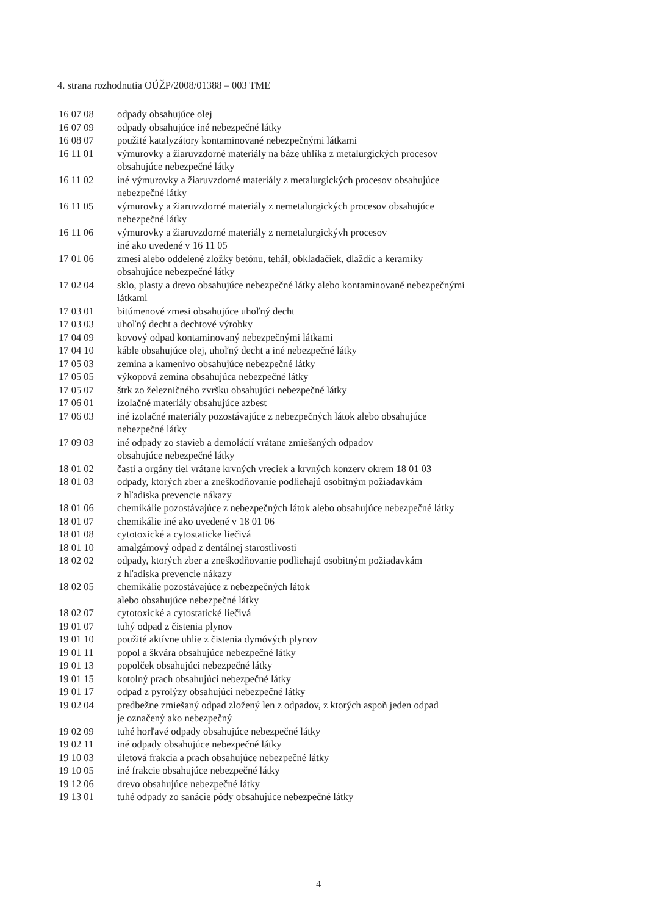4. strana rozhodnutia OÚŽP/2008/01388 – 003 TME
| 16 07 08 | odpady obsahujúce olej |
| 16 07 09 | odpady obsahujúce iné nebezpečné látky |
| 16 08 07 | použité katalyzátory kontaminované nebezpečnými látkami |
| 16 11 01 | výmurovky a žiaruvzdorné materiály na báze uhlíka z metalurgických procesov obsahujúce nebezpečné látky |
| 16 11 02 | iné výmurovky a žiaruvzdorné materiály z metalurgických procesov obsahujúce nebezpečné látky |
| 16 11 05 | výmurovky a žiaruvzdorné materiály z nemetalurgických procesov obsahujúce nebezpečné látky |
| 16 11 06 | výmurovky a žiaruvzdorné materiály z nemetalurgickývh procesov iné ako uvedené v 16 11 05 |
| 17 01 06 | zmesi alebo oddelené zložky betónu, tehál, obkladačiek, dlaždíc a keramiky obsahujúce nebezpečné látky |
| 17 02 04 | sklo, plasty a drevo obsahujúce nebezpečné látky alebo kontaminované nebezpečnými látkami |
| 17 03 01 | bitúmenové zmesi obsahujúce uhoľný decht |
| 17 03 03 | uhoľný decht a dechtové výrobky |
| 17 04 09 | kovový odpad kontaminovaný nebezpečnými látkami |
| 17 04 10 | káble obsahujúce olej, uhoľný decht a iné nebezpečné látky |
| 17 05 03 | zemina a kamenivo obsahujúce nebezpečné látky |
| 17 05 05 | výkopová zemina obsahujúca nebezpečné látky |
| 17 05 07 | štrk zo železničného zvršku obsahujúci nebezpečné látky |
| 17 06 01 | izolačné materiály obsahujúce azbest |
| 17 06 03 | iné izolačné materiály pozostávajúce z nebezpečných látok alebo obsahujúce nebezpečné látky |
| 17 09 03 | iné odpady zo stavieb a demolácií vrátane zmiešaných odpadov obsahujúce nebezpečné látky |
| 18 01 02 | časti a orgány tiel vrátane krvných vreciek a krvných konzerv okrem 18 01 03 |
| 18 01 03 | odpady, ktorých zber a zneškodňovanie podliehajú osobitným požiadavkám z hľadiska prevencie nákazy |
| 18 01 06 | chemikálie pozostávajúce z nebezpečných látok alebo obsahujúce nebezpečné látky |
| 18 01 07 | chemikálie iné ako uvedené v 18 01 06 |
| 18 01 08 | cytotoxické a cytostaticke liečivá |
| 18 01 10 | amalgámový odpad z dentálnej starostlivosti |
| 18 02 02 | odpady, ktorých zber a zneškodňovanie podliehajú osobitným požiadavkám z hľadiska prevencie nákazy |
| 18 02 05 | chemikálie pozostávajúce z nebezpečných látok alebo obsahujúce nebezpečné látky |
| 18 02 07 | cytotoxické a cytostatické liečivá |
| 19 01 07 | tuhý odpad z čistenia plynov |
| 19 01 10 | použité aktívne uhlie z čistenia dymóvých plynov |
| 19 01 11 | popol a škvára obsahujúce nebezpečné látky |
| 19 01 13 | popolček obsahujúci nebezpečné látky |
| 19 01 15 | kotolný prach obsahujúci nebezpečné látky |
| 19 01 17 | odpad z pyrolýzy obsahujúci nebezpečné látky |
| 19 02 04 | predbežne zmiešaný odpad zložený len z odpadov, z ktorých aspoň jeden odpad je označený ako nebezpečný |
| 19 02 09 | tuhé horľavé odpady obsahujúce nebezpečné látky |
| 19 02 11 | iné odpady obsahujúce nebezpečné látky |
| 19 10 03 | úletová frakcia a prach obsahujúce nebezpečné látky |
| 19 10 05 | iné frakcie obsahujúce nebezpečné látky |
| 19 12 06 | drevo obsahujúce nebezpečné látky |
| 19 13 01 | tuhé odpady zo sanácie pôdy obsahujúce nebezpečné látky |
4